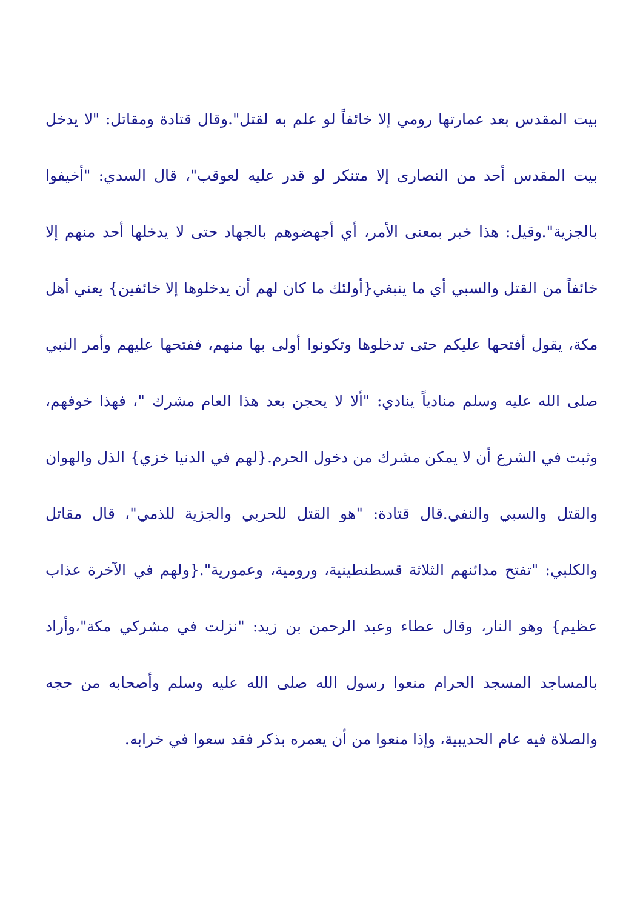بيت المقدس بعد عمارتها رومي إلا خائفاً لو علم به لقتل".وقال قتادة ومقاتل: "لا يدخل بيت المقدس أحد من النصارى إلا متنكر لو قدر عليه لعوقب"، قال السدي: "أخيفوا بالجزية".وقيل: هذا خبر بمعنى الأمر، أي أجهضوهم بالجهاد حتى لا يدخلها أحد منهم إلا خائفاً من القتل والسبي أي ما ينبغي{أولئك ما كان لهم أن يدخلوها إلا خائفين} يعني أهل مكة، يقول أفتحها عليكم حتى تدخلوها وتكونوا أولى بها منهم، ففتحها عليهم وأمر النبي صلى الله عليه وسلم منادياً ينادي: "ألا لا يحجن بعد هذا العام مشرك "، فهذا خوفهم، وثبت في الشرع أن لا يمكن مشرك من دخول الحرم.{لهم في الدنيا خزي} الذل والهوان والقتل والسبي والنفي.قال قتادة: "هو القتل للحربي والجزية للذمي"، قال مقاتل والكلبي: "تفتح مدائنهم الثلاثة قسطنطينية، ورومية، وعمورية".{ولهم في الآخرة عذاب عظيم} وهو النار، وقال عطاء وعبد الرحمن بن زيد: "نزلت في مشركي مكة"،وأراد بالمساجد المسجد الحرام منعوا رسول الله صلى الله عليه وسلم وأصحابه من حجه والصلاة فيه عام الحديبية، وإذا منعوا من أن يعمره بذكر فقد سعوا في خرابه.